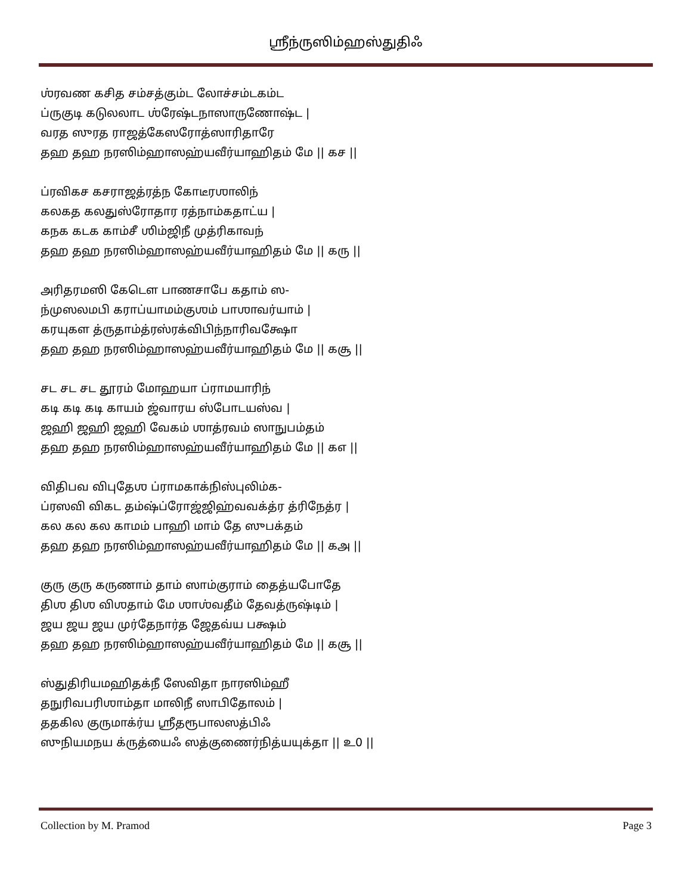ஸ்ரீந்ருஸிம்ஹஸ்துதிஃ
ஶ்ரவண கசித சம்சத்கும்ட லோச்சம்டகம்ட
ப்ருகுடி கடுலலாட ஶ்ரேஷ்டநாஸாருணோஷ்ட |
வரத ஸுரத ராஜத்கேஸரோத்ஸாரிதாரே
தஹ தஹ நரஸிம்ஹாஸஹ்யவீர்யாஹிதம் மே || கச ||
ப்ரவிகச கசராஜத்ரத்ந கோடீரஶாலிந்
கலகத கலதுஸ்ரோதார ரத்நாம்கதாட்ய |
கநக கடக காம்சீ ஶிம்ஜிநீ முத்ரிகாவந்
தஹ தஹ நரஸிம்ஹாஸஹ்யவீர்யாஹிதம் மே || கரு ||
அரிதரமஸி கேடௌ பாணசாபே கதாம் ஸ-
ந்முஸலமபி கராப்யாமம்குஶம் பாஶாவர்யாம் |
கரயுகள த்ருதாம்த்ரஸ்ரக்விபிந்நாரிவக்ஷோ
தஹ தஹ நரஸிம்ஹாஸஹ்யவீர்யாஹிதம் மே || கசூ ||
சட சட சட தூரம் மோஹயா ப்ராமயாரிந்
கடி கடி கடி காயம் ஜ்வாரய ஸ்போடயஸ்வ |
ஜஹி ஜஹி ஜஹி வேகம் ஶாத்ரவம் ஸாநுபம்தம்
தஹ தஹ நரஸிம்ஹாஸஹ்யவீர்யாஹிதம் மே || கஎ ||
விதிபவ விபுதேஶ ப்ராமகாக்நிஸ்புலிம்க-
ப்ரஸவி விகட தம்ஷ்ப்ரோஜ்ஜிஹ்வவக்த்ர த்ரிநேத்ர |
கல கல கல காமம் பாஹி மாம் தே ஸுபக்தம்
தஹ தஹ நரஸிம்ஹாஸஹ்யவீர்யாஹிதம் மே || கஅ ||
குரு குரு கருணாம் தாம் ஸாம்குராம் தைத்யபோதே
திஶ திஶ விஶதாம் மே ஶாஶ்வதீம் தேவத்ருஷ்டிம் |
ஜய ஜய ஜய முர்தேநார்த ஜேதவ்ய பக்ஷம்
தஹ தஹ நரஸிம்ஹாஸஹ்யவீர்யாஹிதம் மே || கசூ ||
ஸ்துதிரியமஹிதக்நீ ஸேவிதா நாரஸிம்ஹீ
தநுரிவபரிஶாம்தா மாலிநீ ஸாபிதோலம் |
ததகில குருமாக்ர்ய ஸ்ரீதரூபாலஸத்பிஃ
ஸுநியமநய க்ருத்யைஃ ஸத்குணைர்நித்யயுக்தா || உ0 ||
Collection by M. Pramod Page 3